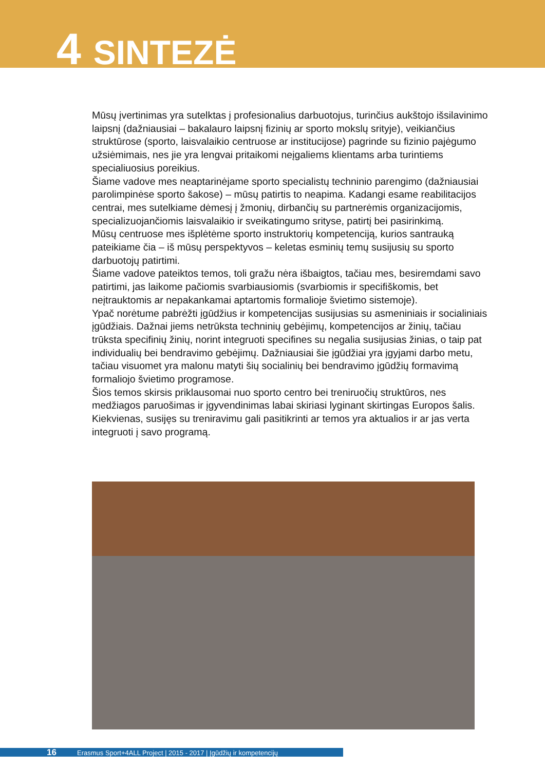4 SINTEZĖ
Mūsų įvertinimas yra sutelktas į profesionalius darbuotojus, turinčius aukštojo išsilavinimo laipsnį (dažniausiai – bakalauro laipsnį fizinių ar sporto mokslų srityje), veikiančius struktūrose (sporto, laisvalaikio centruose ar institucijose) pagrinde su fizinio pajėgumo užsiėmimais, nes jie yra lengvai pritaikomi neįgaliems klientams arba turintiems specialiuosius poreikius.
Šiame vadove mes neaptarinėjame sporto specialistų techninio parengimo (dažniausiai parolimpinėse sporto šakose) – mūsų patirtis to neapima. Kadangi esame reabilitacijos centrai, mes sutelkiame dėmesį į žmonių, dirbančių su partnerėmis organizacijomis, specializuojančiomis laisvalaikio ir sveikatingumo srityse, patirtį bei pasirinkimą.
Mūsų centruose mes išplėtėme sporto instruktorių kompetenciją, kurios santrauką pateikiame čia – iš mūsų perspektyvos – keletas esminių temų susijusių su sporto darbuotojų patirtimi.
Šiame vadove pateiktos temos, toli gražu nėra išbaigtos, tačiau mes, besiremdami savo patirtimi, jas laikome pačiomis svarbiausiomis (svarbiomis ir specifiškomis, bet neįtrauktomis ar nepakankamai aptartomis formalioje švietimo sistemoje).
Ypač norėtume pabrėžti įgūdžius ir kompetencijas susijusias su asmeniniais ir socialiniais įgūdžiais. Dažnai jiems netrūksta techninių gebėjimų, kompetencijos ar žinių, tačiau trūksta specifinių žinių, norint integruoti specifines su negalia susijusias žinias, o taip pat individualių bei bendravimo gebėjimų. Dažniausiai šie įgūdžiai yra įgyjami darbo metu, tačiau visuomet yra malonu matyti šių socialinių bei bendravimo įgūdžių formavimą formaliojo švietimo programose.
Šios temos skirsis priklausomai nuo sporto centro bei treniruočių struktūros, nes medžiagos paruošimas ir įgyvendinimas labai skiriasi lyginant skirtingas Europos šalis. Kiekvienas, susijęs su treniravimu gali pasitikrinti ar temos yra aktualios ir ar jas verta integruoti į savo programą.
16 Erasmus Sport+4ALL Project | 2015 - 2017 | Įgūdžių ir kompetencijų